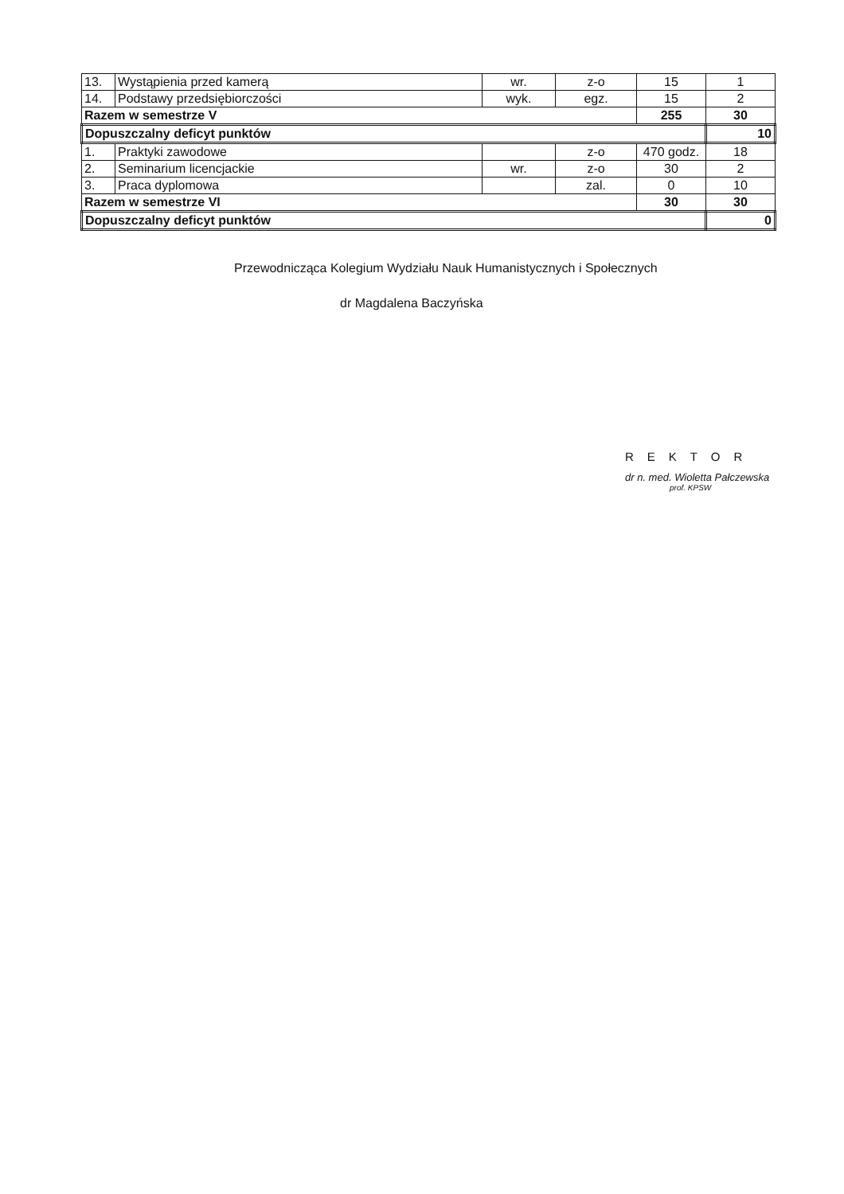| 13. | Wystąpienia przed kamerą | wr. | z-o | 15 | 1 |
| 14. | Podstawy przedsiębiorczości | wyk. | egz. | 15 | 2 |
| Razem w semestrze V | | | | 255 | 30 |
| Dopuszczalny deficyt punktów | | | | | 10 |
| 1. | Praktyki zawodowe | | z-o | 470 godz. | 18 |
| 2. | Seminarium licencjackie | wr. | z-o | 30 | 2 |
| 3. | Praca dyplomowa | | zal. | 0 | 10 |
| Razem w semestrze VI | | | | 30 | 30 |
| Dopuszczalny deficyt punktów | | | | | 0 |
Przewodnicząca Kolegium Wydziału Nauk Humanistycznych i Społecznych
dr Magdalena Baczyńska
REKTOR
dr n. med. Wioletta Pałczewska
prof. KPSW